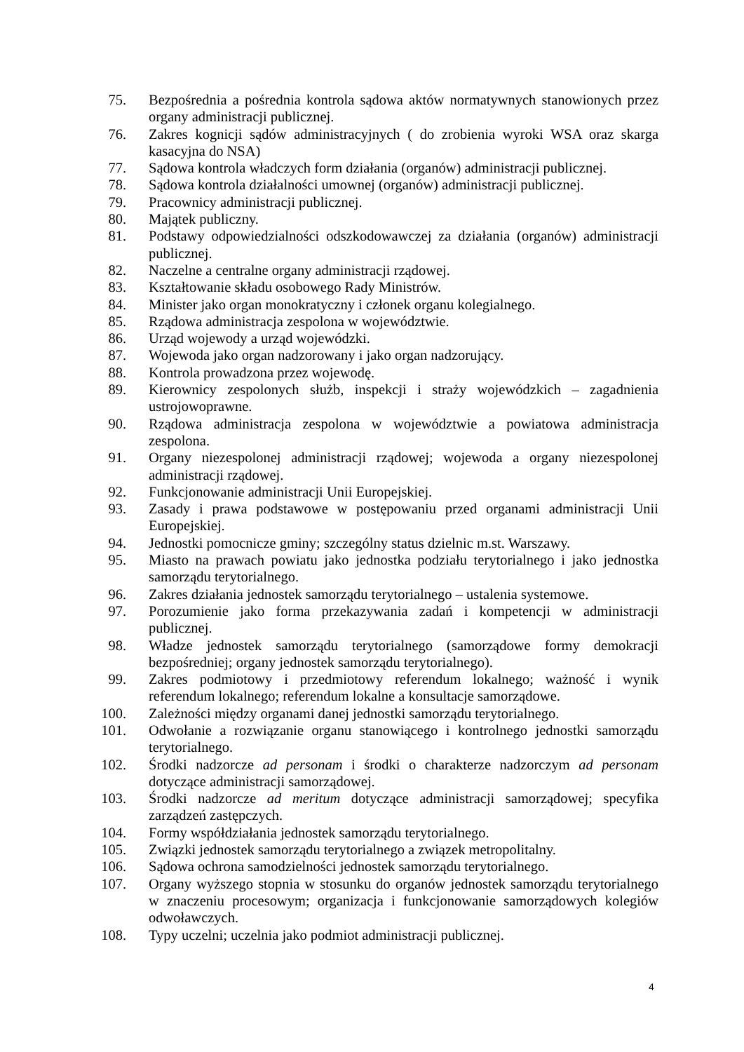75. Bezpośrednia a pośrednia kontrola sądowa aktów normatywnych stanowionych przez organy administracji publicznej.
76. Zakres kognicji sądów administracyjnych ( do zrobienia wyroki WSA oraz skarga kasacyjna do NSA)
77. Sądowa kontrola władczych form działania (organów) administracji publicznej.
78. Sądowa kontrola działalności umownej (organów) administracji publicznej.
79. Pracownicy administracji publicznej.
80. Majątek publiczny.
81. Podstawy odpowiedzialności odszkodowawczej za działania (organów) administracji publicznej.
82. Naczelne a centralne organy administracji rządowej.
83. Kształtowanie składu osobowego Rady Ministrów.
84. Minister jako organ monokratyczny i członek organu kolegialnego.
85. Rządowa administracja zespolona w województwie.
86. Urząd wojewody a urząd wojewódzki.
87. Wojewoda jako organ nadzorowany i jako organ nadzorujący.
88. Kontrola prowadzona przez wojewodę.
89. Kierownicy zespolonych służb, inspekcji i straży wojewódzkich – zagadnienia ustrojowoprawne.
90. Rządowa administracja zespolona w województwie a powiatowa administracja zespolona.
91. Organy niezespolonej administracji rządowej; wojewoda a organy niezespolonej administracji rządowej.
92. Funkcjonowanie administracji Unii Europejskiej.
93. Zasady i prawa podstawowe w postępowaniu przed organami administracji Unii Europejskiej.
94. Jednostki pomocnicze gminy; szczególny status dzielnic m.st. Warszawy.
95. Miasto na prawach powiatu jako jednostka podziału terytorialnego i jako jednostka samorządu terytorialnego.
96. Zakres działania jednostek samorządu terytorialnego – ustalenia systemowe.
97. Porozumienie jako forma przekazywania zadań i kompetencji w administracji publicznej.
98. Władze jednostek samorządu terytorialnego (samorządowe formy demokracji bezpośredniej; organy jednostek samorządu terytorialnego).
99. Zakres podmiotowy i przedmiotowy referendum lokalnego; ważność i wynik referendum lokalnego; referendum lokalne a konsultacje samorządowe.
100. Zależności między organami danej jednostki samorządu terytorialnego.
101. Odwołanie a rozwiązanie organu stanowiącego i kontrolnego jednostki samorządu terytorialnego.
102. Środki nadzorcze ad personam i środki o charakterze nadzorczym ad personam dotyczące administracji samorządowej.
103. Środki nadzorcze ad meritum dotyczące administracji samorządowej; specyfika zarządzeń zastępczych.
104. Formy współdziałania jednostek samorządu terytorialnego.
105. Związki jednostek samorządu terytorialnego a związek metropolitalny.
106. Sądowa ochrona samodzielności jednostek samorządu terytorialnego.
107. Organy wyższego stopnia w stosunku do organów jednostek samorządu terytorialnego w znaczeniu procesowym; organizacja i funkcjonowanie samorządowych kolegiów odwoławczych.
108. Typy uczelni; uczelnia jako podmiot administracji publicznej.
4